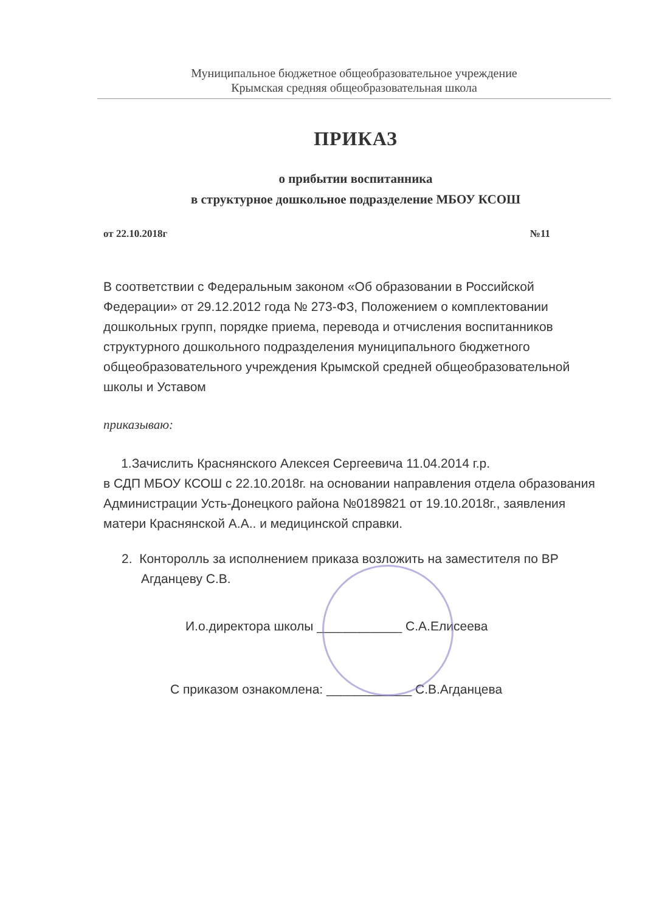Муниципальное бюджетное общеобразовательное учреждение
Крымская средняя общеобразовательная школа
ПРИКАЗ
о прибытии воспитанника
в структурное дошкольное подразделение МБОУ КСОШ
от 22.10.2018г №11
В соответствии с Федеральным законом «Об образовании в Российской Федерации» от 29.12.2012 года № 273-ФЗ, Положением о комплектовании дошкольных групп, порядке приема, перевода и отчисления воспитанников структурного дошкольного подразделения муниципального бюджетного общеобразовательного учреждения Крымской средней общеобразовательной школы и Уставом
приказываю:
1.Зачислить Краснянского Алексея Сергеевича 11.04.2014 г.р.
в СДП МБОУ КСОШ с 22.10.2018г. на основании направления отдела образования Администрации Усть-Донецкого района №0189821 от 19.10.2018г., заявления матери Краснянской А.А.. и медицинской справки.
2. Конторолль за исполнением приказа возложить на заместителя по ВР Агданцеву С.В.
И.о.директора школы ____________ С.А.Елисеева
С приказом ознакомлена: ____________ С.В.Агданцева